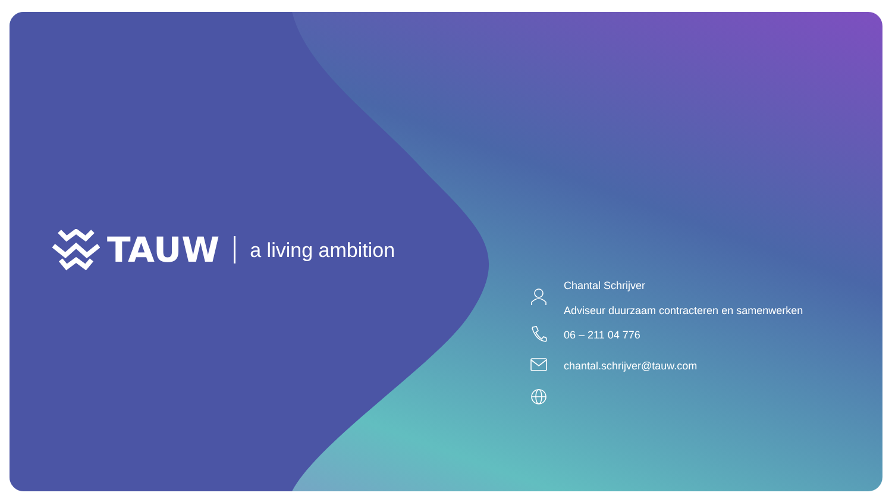TAUW a living ambition
Chantal Schrijver
Adviseur duurzaam contracteren en samenwerken
06 – 211 04 776
chantal.schrijver@tauw.com